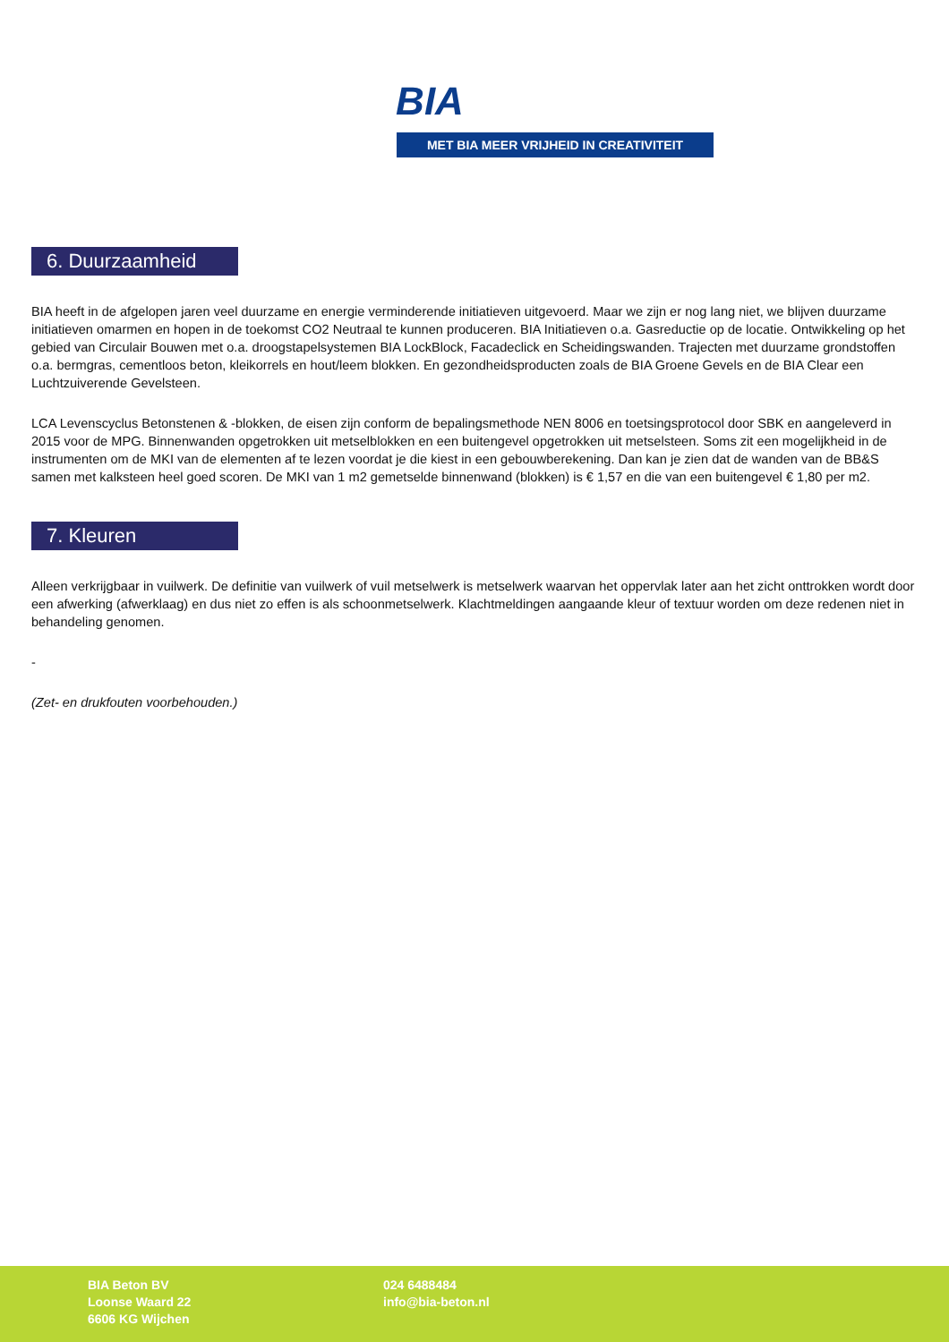BIA
MET BIA MEER VRIJHEID IN CREATIVITEIT
6. Duurzaamheid
BIA heeft in de afgelopen jaren veel duurzame en energie verminderende initiatieven uitgevoerd. Maar we zijn er nog lang niet, we blijven duurzame initiatieven omarmen en hopen in de toekomst CO2 Neutraal te kunnen produceren. BIA Initiatieven o.a. Gasreductie op de locatie. Ontwikkeling op het gebied van Circulair Bouwen met o.a. droogstapelsystemen BIA LockBlock, Facadeclick en Scheidingswanden. Trajecten met duurzame grondstoffen o.a. bermgras, cementloos beton, kleikorrels en hout/leem blokken. En gezondheidsproducten zoals de BIA Groene Gevels en de BIA Clear een Luchtzuiverende Gevelsteen.
LCA Levenscyclus Betonstenen & -blokken, de eisen zijn conform de bepalingsmethode NEN 8006 en toetsingsprotocol door SBK en aangeleverd in 2015 voor de MPG. Binnenwanden opgetrokken uit metselblokken en een buitengevel opgetrokken uit metselsteen. Soms zit een mogelijkheid in de instrumenten om de MKI van de elementen af te lezen voordat je die kiest in een gebouwberekening. Dan kan je zien dat de wanden van de BB&S samen met kalksteen heel goed scoren. De MKI van 1 m2 gemetselde binnenwand (blokken) is € 1,57 en die van een buitengevel € 1,80 per m2.
7. Kleuren
Alleen verkrijgbaar in vuilwerk. De definitie van vuilwerk of vuil metselwerk is metselwerk waarvan het oppervlak later aan het zicht onttrokken wordt door een afwerking (afwerklaag) en dus niet zo effen is als schoonmetselwerk. Klachtmeldingen aangaande kleur of textuur worden om deze redenen niet in behandeling genomen.
-
(Zet- en drukfouten voorbehouden.)
BIA Beton BV
Loonse Waard 22
6606 KG Wijchen
024 6488484
info@bia-beton.nl